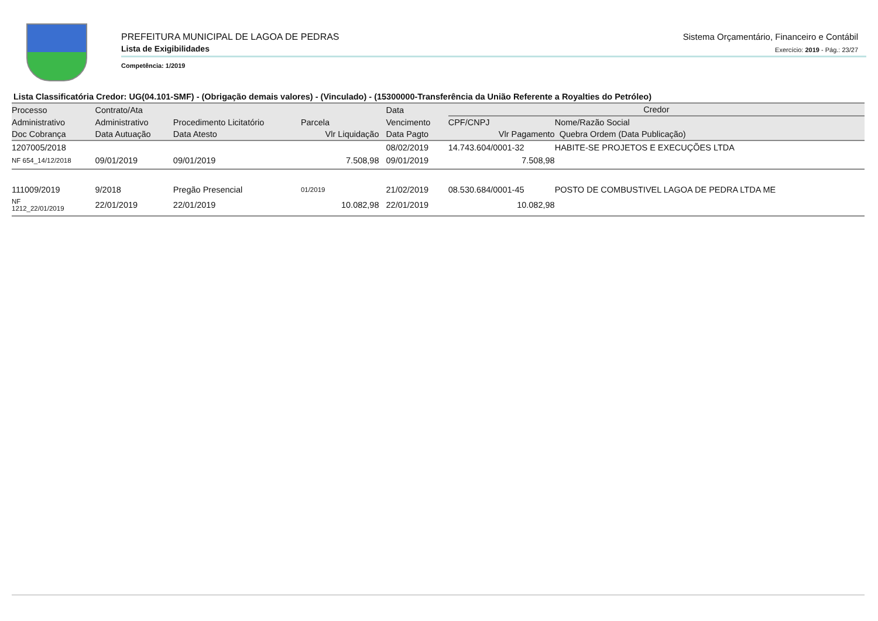PREFEITURA MUNICIPAL DE LAGOA DE PEDRAS
Lista de Exigibilidades
Competência: 1/2019
Sistema Orçamentário, Financeiro e Contábil
Exercício: 2019 - Pág.: 23/27
Lista Classificatória Credor: UG(04.101-SMF) - (Obrigação demais valores) - (Vinculado) - (15300000-Transferência da União Referente a Royalties do Petróleo)
| Processo | Contrato/Ata | | | Data | Credor | |
| --- | --- | --- | --- | --- | --- | --- |
| Administrativo | Administrativo | Procedimento Licitatório | Parcela | Vencimento | CPF/CNPJ | Nome/Razão Social |
| Doc Cobrança | Data Autuação | Data Atesto | Vlr Liquidação | Data Pagto | Vlr Pagamento | Quebra Ordem (Data Publicação) |
| 1207005/2018 | | | | 08/02/2019 | 14.743.604/0001-32 | HABITE-SE PROJETOS E EXECUÇÕES LTDA |
| NF 654_14/12/2018 | 09/01/2019 | 09/01/2019 | 7.508,98 | 09/01/2019 | 7.508,98 | |
| 111009/2019 | 9/2018 | Pregão Presencial | 01/2019 | 21/02/2019 | 08.530.684/0001-45 | POSTO DE COMBUSTIVEL LAGOA DE PEDRA LTDA ME |
| NF 1212_22/01/2019 | 22/01/2019 | 22/01/2019 | 10.082,98 | 22/01/2019 | 10.082,98 | |